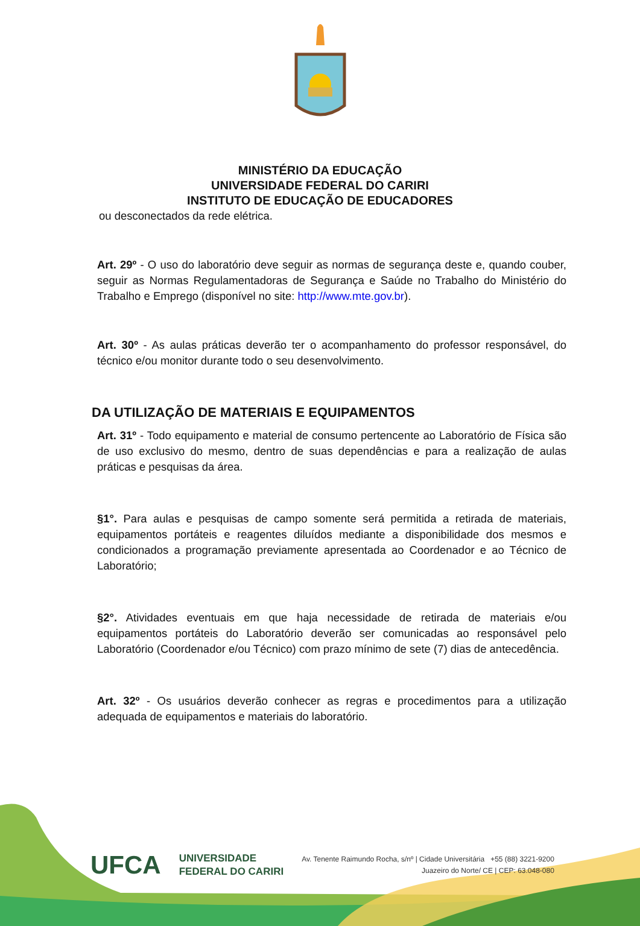MINISTÉRIO DA EDUCAÇÃO
UNIVERSIDADE FEDERAL DO CARIRI
INSTITUTO DE EDUCAÇÃO DE EDUCADORES
ou desconectados da rede elétrica.
Art. 29º - O uso do laboratório deve seguir as normas de segurança deste e, quando couber, seguir as Normas Regulamentadoras de Segurança e Saúde no Trabalho do Ministério do Trabalho e Emprego (disponível no site: http://www.mte.gov.br).
Art. 30º - As aulas práticas deverão ter o acompanhamento do professor responsável, do técnico e/ou monitor durante todo o seu desenvolvimento.
DA UTILIZAÇÃO DE MATERIAIS E EQUIPAMENTOS
Art. 31º - Todo equipamento e material de consumo pertencente ao Laboratório de Física são de uso exclusivo do mesmo, dentro de suas dependências e para a realização de aulas práticas e pesquisas da área.
§1°. Para aulas e pesquisas de campo somente será permitida a retirada de materiais, equipamentos portáteis e reagentes diluídos mediante a disponibilidade dos mesmos e condicionados a programação previamente apresentada ao Coordenador e ao Técnico de Laboratório;
§2°. Atividades eventuais em que haja necessidade de retirada de materiais e/ou equipamentos portáteis do Laboratório deverão ser comunicadas ao responsável pelo Laboratório (Coordenador e/ou Técnico) com prazo mínimo de sete (7) dias de antecedência.
Art. 32º - Os usuários deverão conhecer as regras e procedimentos para a utilização adequada de equipamentos e materiais do laboratório.
UFCA UNIVERSIDADE
FEDERAL DO CARIRI Av. Tenente Raimundo Rocha, s/nº | Cidade Universitária +55 (88) 3221-9200
Juazeiro do Norte/ CE | CEP: 63.048-080